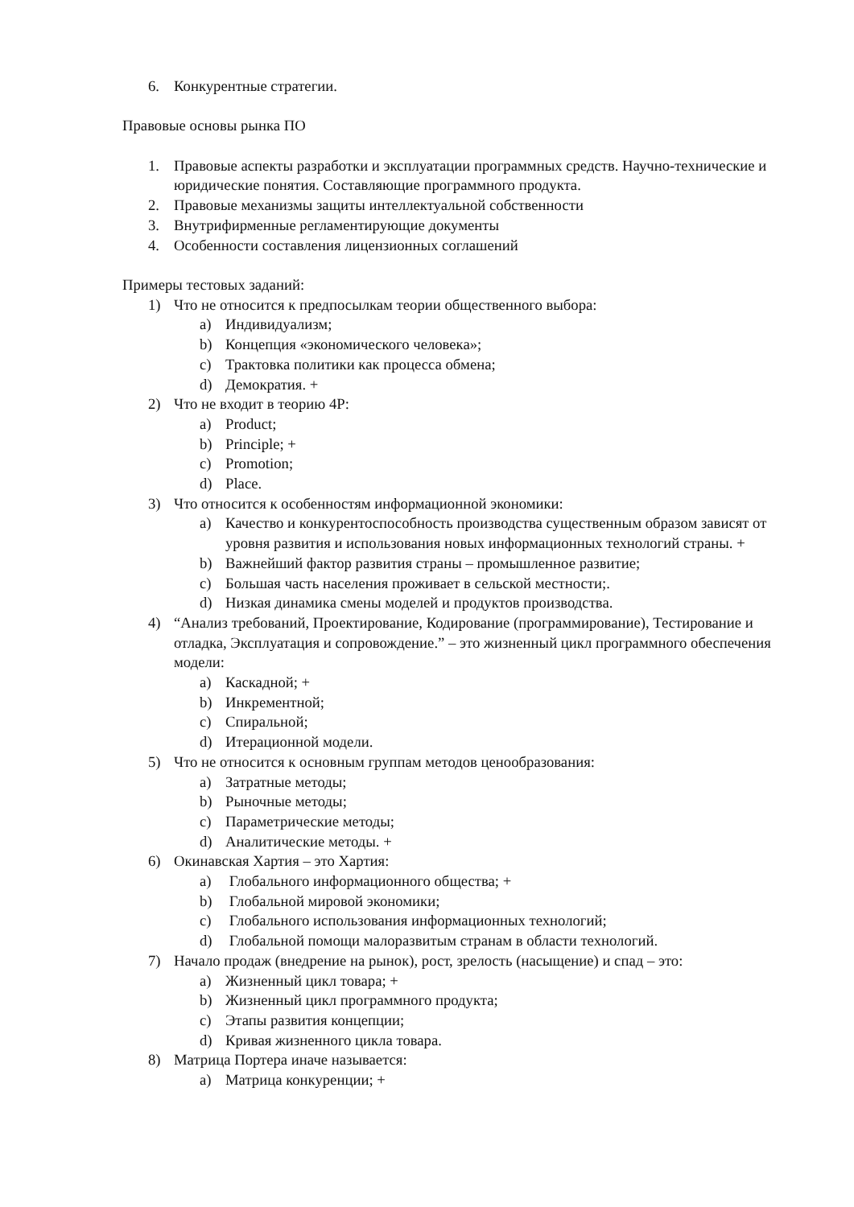6. Конкурентные стратегии.
Правовые основы рынка ПО
1. Правовые аспекты разработки и эксплуатации программных средств. Научно-технические и юридические понятия. Составляющие программного продукта.
2. Правовые механизмы защиты интеллектуальной собственности
3. Внутрифирменные регламентирующие документы
4. Особенности составления лицензионных соглашений
Примеры тестовых заданий:
1) Что не относится к предпосылкам теории общественного выбора:
a) Индивидуализм;
b) Концепция «экономического человека»;
c) Трактовка политики как процесса обмена;
d) Демократия. +
2) Что не входит в теорию 4P:
a) Product;
b) Principle; +
c) Promotion;
d) Place.
3) Что относится к особенностям информационной экономики:
a) Качество и конкурентоспособность производства существенным образом зависят от уровня развития и использования новых информационных технологий страны. +
b) Важнейший фактор развития страны – промышленное развитие;
c) Большая часть населения проживает в сельской местности;.
d) Низкая динамика смены моделей и продуктов производства.
4) “Анализ требований, Проектирование, Кодирование (программирование), Тестирование и отладка, Эксплуатация и сопровождение.” – это жизненный цикл программного обеспечения модели:
a) Каскадной; +
b) Инкрементной;
c) Спиральной;
d) Итерационной модели.
5) Что не относится к основным группам методов ценообразования:
a) Затратные методы;
b) Рыночные методы;
c) Параметрические методы;
d) Аналитические методы. +
6) Окинавская Хартия – это Хартия:
a) Глобального информационного общества; +
b) Глобальной мировой экономики;
c) Глобального использования информационных технологий;
d) Глобальной помощи малоразвитым странам в области технологий.
7) Начало продаж (внедрение на рынок), рост, зрелость (насыщение) и спад – это:
a) Жизненный цикл товара; +
b) Жизненный цикл программного продукта;
c) Этапы развития концепции;
d) Кривая жизненного цикла товара.
8) Матрица Портера иначе называется:
a) Матрица конкуренции; +